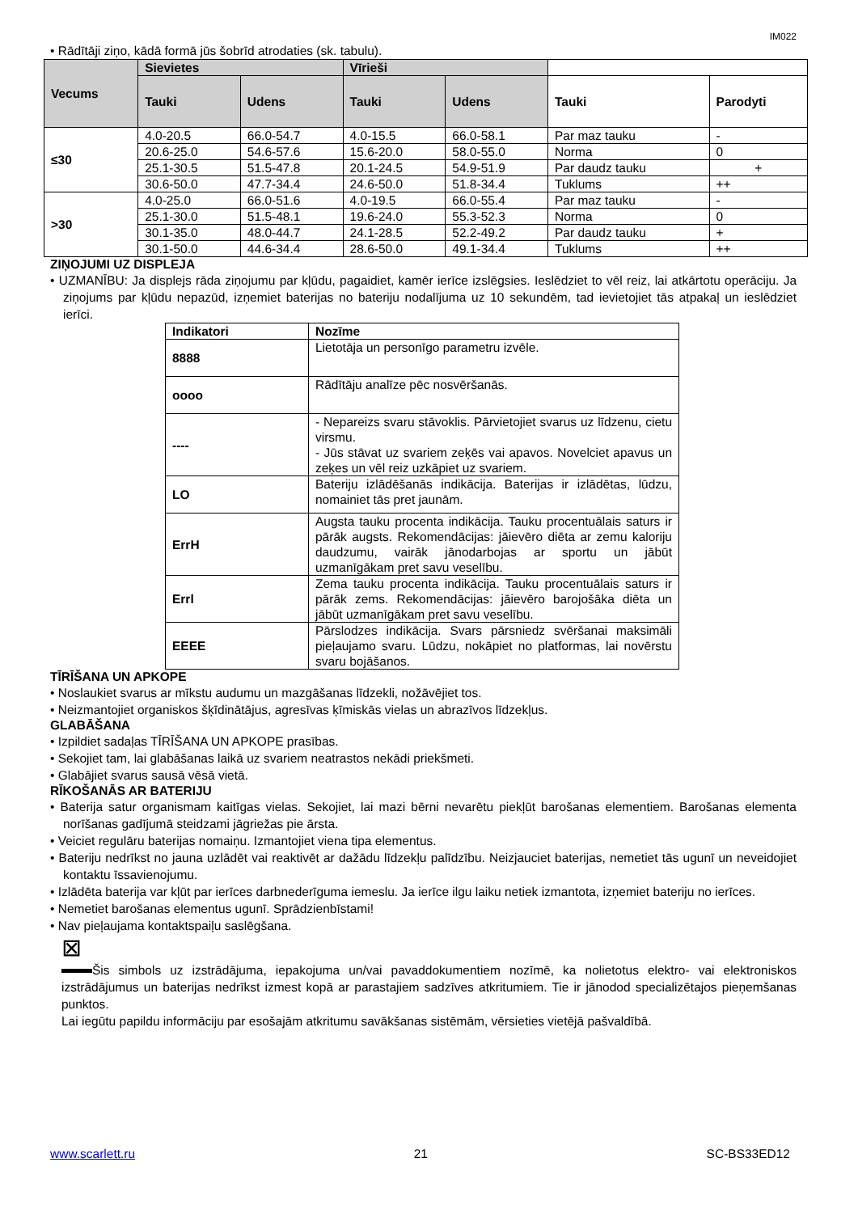IM022
• Rādītāji ziņo, kādā formā jūs šobrīd atrodaties (sk. tabulu).
| Vecums | Sievietes | | Vīrieši | | | |
| --- | --- | --- | --- | --- | --- | --- |
| | Tauki | Udens | Tauki | Udens | Tauki | Parodyti |
| ≤30 | 4.0-20.5 | 66.0-54.7 | 4.0-15.5 | 66.0-58.1 | Par maz tauku | - |
| | 20.6-25.0 | 54.6-57.6 | 15.6-20.0 | 58.0-55.0 | Norma | 0 |
| | 25.1-30.5 | 51.5-47.8 | 20.1-24.5 | 54.9-51.9 | Par daudz tauku | + |
| | 30.6-50.0 | 47.7-34.4 | 24.6-50.0 | 51.8-34.4 | Tuklums | ++ |
| >30 | 4.0-25.0 | 66.0-51.6 | 4.0-19.5 | 66.0-55.4 | Par maz tauku | - |
| | 25.1-30.0 | 51.5-48.1 | 19.6-24.0 | 55.3-52.3 | Norma | 0 |
| | 30.1-35.0 | 48.0-44.7 | 24.1-28.5 | 52.2-49.2 | Par daudz tauku | + |
| | 30.1-50.0 | 44.6-34.4 | 28.6-50.0 | 49.1-34.4 | Tuklums | ++ |
ZIŅOJUMI UZ DISPLEJA
• UZMANĪBU: Ja displejs rāda ziņojumu par kļūdu, pagaidiet, kamēr ierīce izslēgsies. Ieslēdziet to vēl reiz, lai atkārtotu operāciju. Ja ziņojums par kļūdu nepazūd, izņemiet baterijas no bateriju nodalījuma uz 10 sekundēm, tad ievietojiet tās atpakaļ un ieslēdziet ierīci.
| Indikatori | Nozīme |
| 8888 | Lietotāja un personīgo parametru izvēle. |
| oooo | Rādītāju analīze pēc nosvēršanās. |
| ---- | - Nepareizs svaru stāvoklis. Pārvietojiet svarus uz līdzenu, cietu virsmu. - Jūs stāvat uz svariem zeķēs vai apavos. Novelciet apavus un zeķes un vēl reiz uzkāpiet uz svariem. |
| LO | Bateriju izlādēšanās indikācija. Baterijas ir izlādētas, lūdzu, nomainiet tās pret jaunām. |
| ErrH | Augsta tauku procenta indikācija. Tauku procentuālais saturs ir pārāk augsts. Rekomendācijas: jāievēro diēta ar zemu kaloriju daudzumu, vairāk jānodarbojas ar sportu un jābūt uzmanīgākam pret savu veselību. |
| Errl | Zema tauku procenta indikācija. Tauku procentuālais saturs ir pārāk zems. Rekomendācijas: jāievēro barojošāka diēta un jābūt uzmanīgākam pret savu veselību. |
| EEEE | Pārslodzes indikācija. Svars pārsniedz svēršanai maksimāli pieļaujamo svaru. Lūdzu, nokāpiet no platformas, lai novērstu svaru bojāšanos. |
TĪRĪŠANA UN APKOPE
• Noslaukiet svarus ar mīkstu audumu un mazgāšanas līdzekli, nožāvējiet tos.
• Neizmantojiet organiskos šķīdinātājus, agresīvas ķīmiskās vielas un abrazīvos līdzekļus.
GLABĀŠANA
• Izpildiet sadaļas TĪRĪŠANA UN APKOPE prasības.
• Sekojiet tam, lai glabāšanas laikā uz svariem neatrastos nekādi priekšmeti.
• Glabājiet svarus sausā vēsā vietā.
RĪKOŠANĀS AR BATERIJU
• Baterija satur organismam kaitīgas vielas. Sekojiet, lai mazi bērni nevarētu piekļūt barošanas elementiem. Barošanas elementa norīšanas gadījumā steidzami jāgriežas pie ārsta.
• Veiciet regulāru baterijas nomaiņu. Izmantojiet viena tipa elementus.
• Bateriju nedrīkst no jauna uzlādēt vai reaktivēt ar dažādu līdzekļu palīdzību. Neizjauciet baterijas, nemetiet tās ugunī un neveidojiet kontaktu īssavienojumu.
• Izlādēta baterija var kļūt par ierīces darbnederīguma iemeslu. Ja ierīce ilgu laiku netiek izmantota, izņemiet bateriju no ierīces.
• Nemetiet barošanas elementus ugunī. Sprādzienbīstami!
• Nav pieļaujama kontaktspaiļu saslēgšana.
⊠
Šis simbols uz izstrādājuma, iepakojuma un/vai pavaddokumentiem nozīmē, ka nolietotus elektro- vai elektroniskos izstrādājumus un baterijas nedrīkst izmest kopā ar parastajiem sadzīves atkritumiem. Tie ir jānodod specializētajos pieņemšanas punktos.
Lai iegūtu papildu informāciju par esošajām atkritumu savākšanas sistēmām, vērsieties vietējā pašvaldībā.
www.scarlett.ru 21 SC-BS33ED12